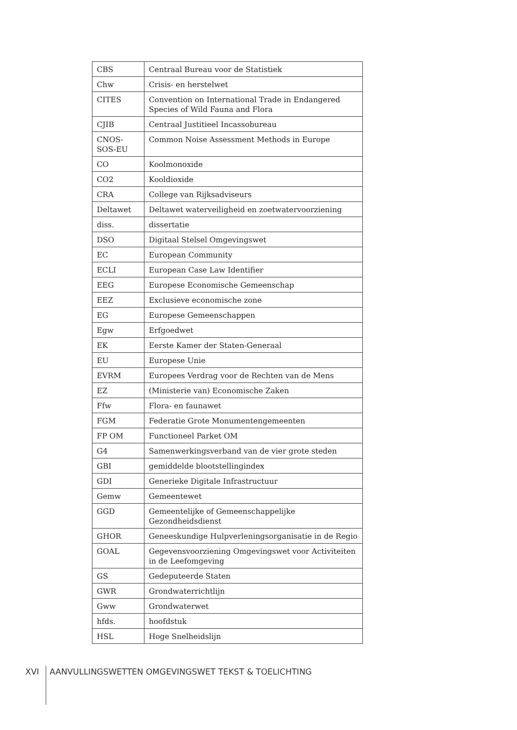| CBS | Centraal Bureau voor de Statistiek |
| Chw | Crisis- en herstelwet |
| CITES | Convention on International Trade in Endangered Species of Wild Fauna and Flora |
| CJIB | Centraal Justitieel Incassobureau |
| CNOS-SOS-EU | Common Noise Assessment Methods in Europe |
| CO | Koolmonoxide |
| CO2 | Kooldioxide |
| CRA | College van Rijksadviseurs |
| Deltawet | Deltawet waterveiligheid en zoetwatervoorziening |
| diss. | dissertatie |
| DSO | Digitaal Stelsel Omgevingswet |
| EC | European Community |
| ECLI | European Case Law Identifier |
| EEG | Europese Economische Gemeenschap |
| EEZ | Exclusieve economische zone |
| EG | Europese Gemeenschappen |
| Egw | Erfgoedwet |
| EK | Eerste Kamer der Staten-Generaal |
| EU | Europese Unie |
| EVRM | Europees Verdrag voor de Rechten van de Mens |
| EZ | (Ministerie van) Economische Zaken |
| Ffw | Flora- en faunawet |
| FGM | Federatie Grote Monumentengemeenten |
| FP OM | Functioneel Parket OM |
| G4 | Samenwerkingsverband van de vier grote steden |
| GBI | gemiddelde blootstellingindex |
| GDI | Generieke Digitale Infrastructuur |
| Gemw | Gemeentewet |
| GGD | Gemeentelijke of Gemeenschappelijke Gezondheidsdienst |
| GHOR | Geneeskundige Hulpverleningsorganisatie in de Regio |
| GOAL | Gegevensvoorziening Omgevingswet voor Activiteiten in de Leefomgeving |
| GS | Gedeputeerde Staten |
| GWR | Grondwaterrichtlijn |
| Gww | Grondwaterwet |
| hfds. | hoofdstuk |
| HSL | Hoge Snelheidslijn |
XVI AANVULLINGSWETTEN OMGEVINGSWET TEKST & TOELICHTING